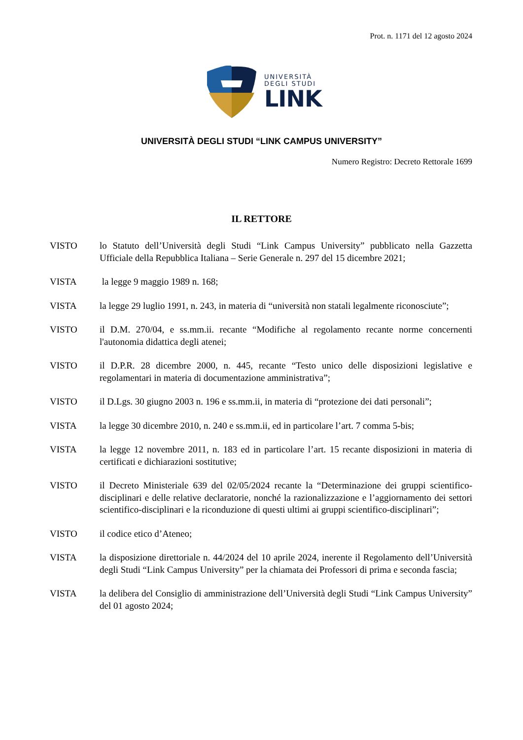Prot. n. 1171 del 12 agosto 2024
UNIVERSITÀ
DEGLI STUDI
LINK
UNIVERSITÀ DEGLI STUDI “LINK CAMPUS UNIVERSITY”
Numero Registro: Decreto Rettorale 1699
IL RETTORE
VISTO lo Statuto dell’Università degli Studi “Link Campus University” pubblicato nella Gazzetta Ufficiale della Repubblica Italiana – Serie Generale n. 297 del 15 dicembre 2021;
VISTA la legge 9 maggio 1989 n. 168;
VISTA la legge 29 luglio 1991, n. 243, in materia di “università non statali legalmente riconosciute”;
VISTO il D.M. 270/04, e ss.mm.ii. recante “Modifiche al regolamento recante norme concernenti l'autonomia didattica degli atenei;
VISTO il D.P.R. 28 dicembre 2000, n. 445, recante “Testo unico delle disposizioni legislative e regolamentari in materia di documentazione amministrativa”;
VISTO il D.Lgs. 30 giugno 2003 n. 196 e ss.mm.ii, in materia di “protezione dei dati personali”;
VISTA la legge 30 dicembre 2010, n. 240 e ss.mm.ii, ed in particolare l’art. 7 comma 5-bis;
VISTA la legge 12 novembre 2011, n. 183 ed in particolare l’art. 15 recante disposizioni in materia di certificati e dichiarazioni sostitutive;
VISTO il Decreto Ministeriale 639 del 02/05/2024 recante la “Determinazione dei gruppi scientifico-disciplinari e delle relative declaratorie, nonché la razionalizzazione e l’aggiornamento dei settori scientifico-disciplinari e la riconduzione di questi ultimi ai gruppi scientifico-disciplinari”;
VISTO il codice etico d’Ateneo;
VISTA la disposizione direttoriale n. 44/2024 del 10 aprile 2024, inerente il Regolamento dell’Università degli Studi “Link Campus University” per la chiamata dei Professori di prima e seconda fascia;
VISTA la delibera del Consiglio di amministrazione dell’Università degli Studi “Link Campus University” del 01 agosto 2024;